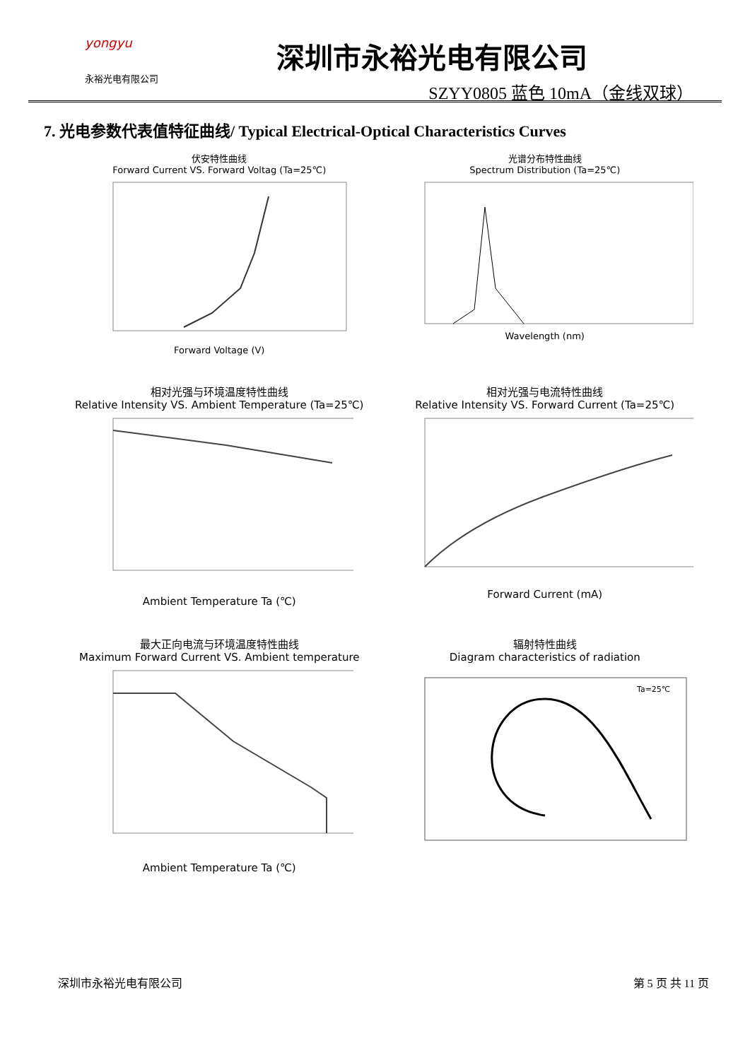yongyu
永裕光电有限公司
深圳市永裕光电有限公司
SZYY0805 蓝色 10mA（金线双球）
7. 光电参数代表值特征曲线/ Typical Electrical-Optical Characteristics Curves
伏安特性曲线
Forward Current VS. Forward Voltag (Ta=25℃) Forward Voltage (V)
光谱分布特性曲线
Spectrum Distribution (Ta=25℃) Wavelength (nm)
相对光强与环境温度特性曲线
Relative Intensity VS. Ambient Temperature (Ta=25℃) Ambient Temperature Ta (℃)
相对光强与电流特性曲线
Relative Intensity VS. Forward Current (Ta=25℃) Forward Current (mA)
最大正向电流与环境温度特性曲线
Maximum Forward Current VS. Ambient temperature Ambient Temperature Ta (℃)
辐射特性曲线
Diagram characteristics of radiation
Ta=25℃
深圳市永裕光电有限公司 第 5 页 共 11 页